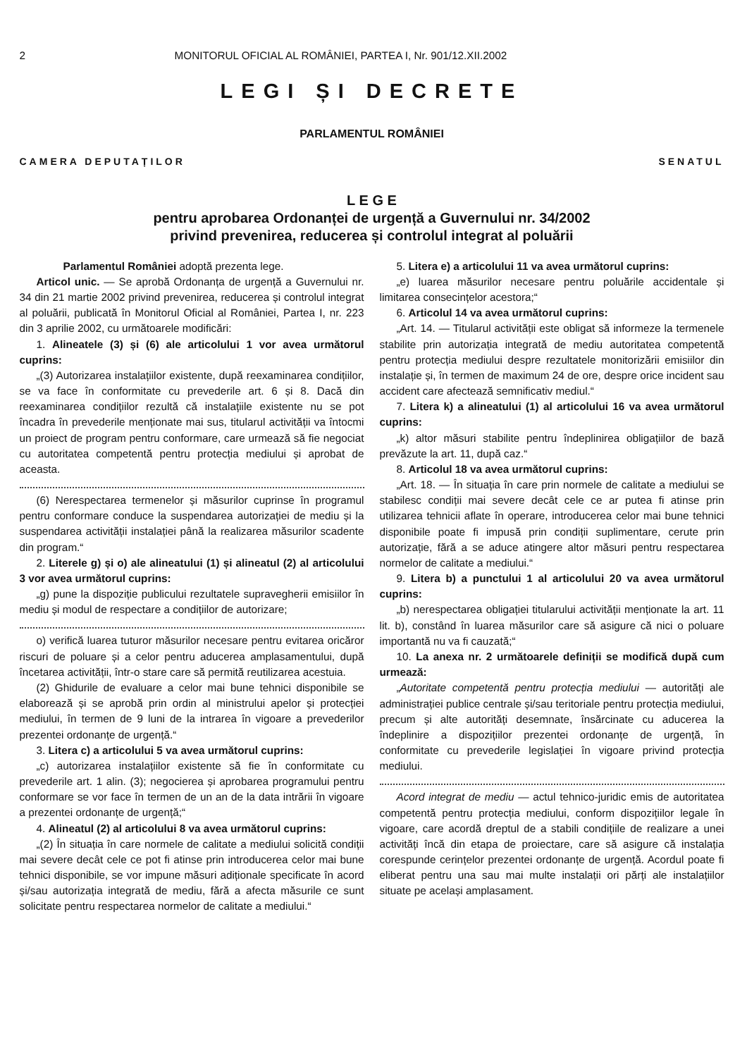2 MONITORUL OFICIAL AL ROMÂNIEI, PARTEA I, Nr. 901/12.XII.2002
LEGI ȘI DECRETE
PARLAMENTUL ROMÂNIEI
CAMERA DEPUTAȚILOR SENATUL
L E G E
pentru aprobarea Ordonanței de urgență a Guvernului nr. 34/2002
privind prevenirea, reducerea și controlul integrat al poluării
Parlamentul României adoptă prezenta lege.
Articol unic. — Se aprobă Ordonanța de urgență a Guvernului nr. 34 din 21 martie 2002 privind prevenirea, reducerea și controlul integrat al poluării, publicată în Monitorul Oficial al României, Partea I, nr. 223 din 3 aprilie 2002, cu următoarele modificări:
1. Alineatele (3) și (6) ale articolului 1 vor avea următorul cuprins:
„(3) Autorizarea instalațiilor existente, după reexaminarea condițiilor, se va face în conformitate cu prevederile art. 6 și 8. Dacă din reexaminarea condițiilor rezultă că instalațiile existente nu se pot încadra în prevederile menționate mai sus, titularul activității va întocmi un proiect de program pentru conformare, care urmează să fie negociat cu autoritatea competentă pentru protecția mediului și aprobat de aceasta.
(6) Nerespectarea termenelor și măsurilor cuprinse în programul pentru conformare conduce la suspendarea autorizației de mediu și la suspendarea activității instalației până la realizarea măsurilor scadente din program.“
2. Literele g) și o) ale alineatului (1) și alineatul (2) al articolului 3 vor avea următorul cuprins:
„g) pune la dispoziție publicului rezultatele supravegherii emisiilor în mediu și modul de respectare a condițiilor de autorizare;
o) verifică luarea tuturor măsurilor necesare pentru evitarea oricăror riscuri de poluare și a celor pentru aducerea amplasamentului, după încetarea activității, într-o stare care să permită reutilizarea acestuia.
(2) Ghidurile de evaluare a celor mai bune tehnici disponibile se elaborează și se aprobă prin ordin al ministrului apelor și protecției mediului, în termen de 9 luni de la intrarea în vigoare a prevederilor prezentei ordonanțe de urgență.“
3. Litera c) a articolului 5 va avea următorul cuprins:
„c) autorizarea instalațiilor existente să fie în conformitate cu prevederile art. 1 alin. (3); negocierea și aprobarea programului pentru conformare se vor face în termen de un an de la data intrării în vigoare a prezentei ordonanțe de urgență;“
4. Alineatul (2) al articolului 8 va avea următorul cuprins:
„(2) În situația în care normele de calitate a mediului solicită condiții mai severe decât cele ce pot fi atinse prin introducerea celor mai bune tehnici disponibile, se vor impune măsuri adiționale specificate în acord și/sau autorizația integrată de mediu, fără a afecta măsurile ce sunt solicitate pentru respectarea normelor de calitate a mediului.“
5. Litera e) a articolului 11 va avea următorul cuprins:
„e) luarea măsurilor necesare pentru poluările accidentale și limitarea consecințelor acestora;“
6. Articolul 14 va avea următorul cuprins:
„Art. 14. — Titularul activității este obligat să informeze la termenele stabilite prin autorizația integrată de mediu autoritatea competentă pentru protecția mediului despre rezultatele monitorizării emisiilor din instalație și, în termen de maximum 24 de ore, despre orice incident sau accident care afectează semnificativ mediul.“
7. Litera k) a alineatului (1) al articolului 16 va avea următorul cuprins:
„k) altor măsuri stabilite pentru îndeplinirea obligațiilor de bază prevăzute la art. 11, după caz.“
8. Articolul 18 va avea următorul cuprins:
„Art. 18. — În situația în care prin normele de calitate a mediului se stabilesc condiții mai severe decât cele ce ar putea fi atinse prin utilizarea tehnicii aflate în operare, introducerea celor mai bune tehnici disponibile poate fi impusă prin condiții suplimentare, cerute prin autorizație, fără a se aduce atingere altor măsuri pentru respectarea normelor de calitate a mediului.“
9. Litera b) a punctului 1 al articolului 20 va avea următorul cuprins:
„b) nerespectarea obligației titularului activității menționate la art. 11 lit. b), constând în luarea măsurilor care să asigure că nici o poluare importantă nu va fi cauzată;“
10. La anexa nr. 2 următoarele definiții se modifică după cum urmează:
„Autoritate competentă pentru protecția mediului — autorități ale administrației publice centrale și/sau teritoriale pentru protecția mediului, precum și alte autorități desemnate, însărcinate cu aducerea la îndeplinire a dispozițiilor prezentei ordonanțe de urgență, în conformitate cu prevederile legislației în vigoare privind protecția mediului.
Acord integrat de mediu — actul tehnico-juridic emis de autoritatea competentă pentru protecția mediului, conform dispozițiilor legale în vigoare, care acordă dreptul de a stabili condițiile de realizare a unei activități încă din etapa de proiectare, care să asigure că instalația corespunde cerințelor prezentei ordonanțe de urgență. Acordul poate fi eliberat pentru una sau mai multe instalații ori părți ale instalațiilor situate pe același amplasament.